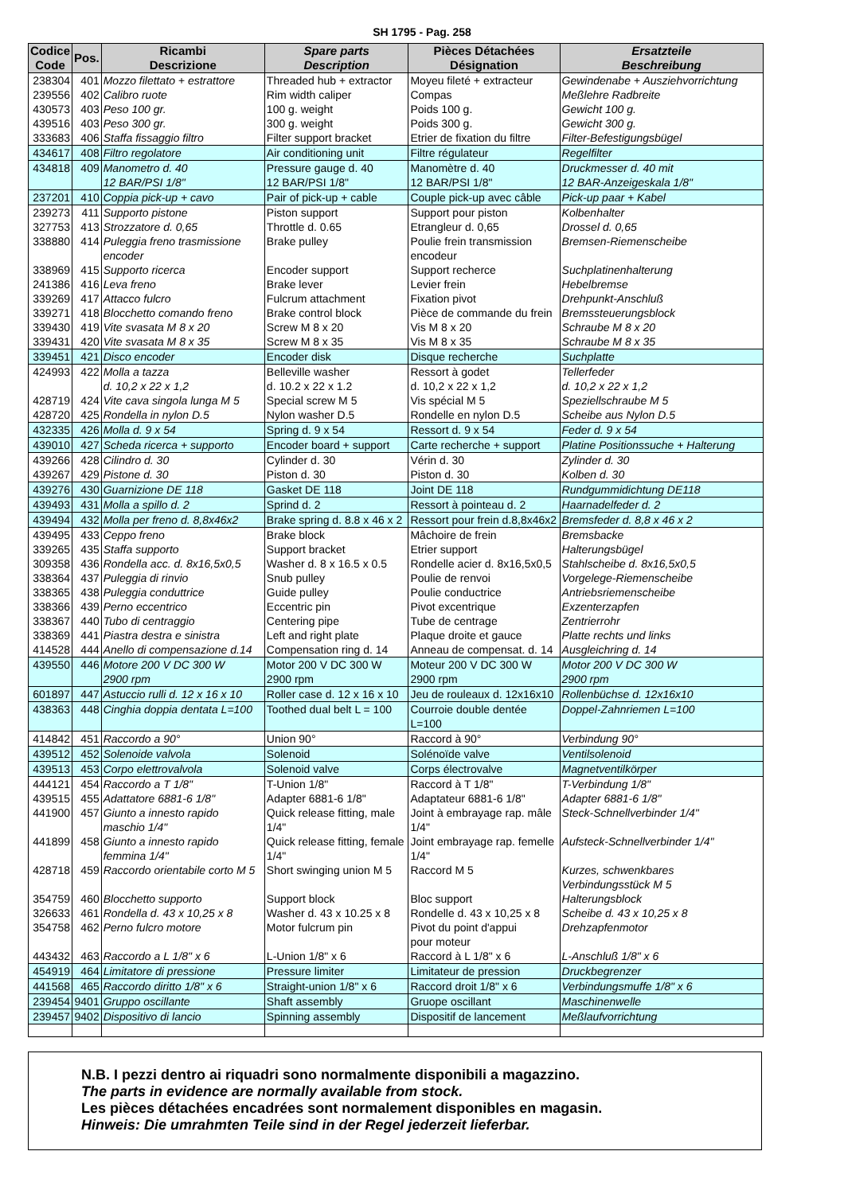SH 1795 - Pag. 258
| Codice Code | Pos. | Ricambi Descrizione | Spare parts Description | Pièces Détachées Désignation | Ersatzteile Beschreibung |
| --- | --- | --- | --- | --- | --- |
| 238304 | 401 | Mozzo filettato + estrattore | Threaded hub + extractor | Moyeu fileté + extracteur | Gewindenabe + Ausziehvorrichtung |
| 239556 | 402 | Calibro ruote | Rim width caliper | Compas | Meßlehre Radbreite |
| 430573 | 403 | Peso 100 gr. | 100 g. weight | Poids 100 g. | Gewicht 100 g. |
| 439516 | 403 | Peso 300 gr. | 300 g. weight | Poids 300 g. | Gewicht 300 g. |
| 333683 | 406 | Staffa fissaggio filtro | Filter support bracket | Etrier de fixation du filtre | Filter-Befestigungsbügel |
| 434617 | 408 | Filtro regolatore | Air conditioning unit | Filtre régulateur | Regelfilter |
| 434818 | 409 | Manometro d. 40 12 BAR/PSI 1/8" | Pressure gauge d. 40 12 BAR/PSI 1/8" | Manomètre d. 40 12 BAR/PSI 1/8" | Druckmesser d. 40 mit 12 BAR-Anzeigeskala 1/8" |
| 237201 | 410 | Coppia pick-up + cavo | Pair of pick-up + cable | Couple pick-up avec câble | Pick-up paar + Kabel |
| 239273 | 411 | Supporto pistone | Piston support | Support pour piston | Kolbenhalter |
| 327753 | 413 | Strozzatore d. 0,65 | Throttle d. 0.65 | Etrangleur d. 0,65 | Drossel d. 0,65 |
| 338880 | 414 | Puleggia freno trasmissione encoder | Brake pulley | Poulie frein transmission encodeur | Bremsen-Riemenscheibe |
| 338969 | 415 | Supporto ricerca | Encoder support | Support recherce | Suchplatinenhalterung |
| 241386 | 416 | Leva freno | Brake lever | Levier frein | Hebelbremse |
| 339269 | 417 | Attacco fulcro | Fulcrum attachment | Fixation pivot | Drehpunkt-Anschluß |
| 339271 | 418 | Blocchetto comando freno | Brake control block | Pièce de commande du frein | Bremssteuerungsblock |
| 339430 | 419 | Vite svasata M 8 x 20 | Screw M 8 x 20 | Vis M 8 x 20 | Schraube M 8 x 20 |
| 339431 | 420 | Vite svasata M 8 x 35 | Screw M 8 x 35 | Vis M 8 x 35 | Schraube M 8 x 35 |
| 339451 | 421 | Disco encoder | Encoder disk | Disque recherche | Suchplatte |
| 424993 | 422 | Molla a tazza d. 10,2 x 22 x 1,2 | Belleville washer d. 10.2 x 22 x 1.2 | Ressort à godet d. 10,2 x 22 x 1,2 | Tellerfeder d. 10,2 x 22 x 1,2 |
| 428719 | 424 | Vite cava singola lunga M 5 | Special screw M 5 | Vis spécial M 5 | Speziellschraube M 5 |
| 428720 | 425 | Rondella in nylon D.5 | Nylon washer D.5 | Rondelle en nylon D.5 | Scheibe aus Nylon D.5 |
| 432335 | 426 | Molla d. 9 x 54 | Spring d. 9 x 54 | Ressort d. 9 x 54 | Feder d. 9 x 54 |
| 439010 | 427 | Scheda ricerca + supporto | Encoder board + support | Carte recherche + support | Platine Positionssuche + Halterung |
| 439266 | 428 | Cilindro d. 30 | Cylinder d. 30 | Vérin d. 30 | Zylinder d. 30 |
| 439267 | 429 | Pistone d. 30 | Piston d. 30 | Piston d. 30 | Kolben d. 30 |
| 439276 | 430 | Guarnizione DE 118 | Gasket DE 118 | Joint DE 118 | Rundgummidichtung DE118 |
| 439493 | 431 | Molla a spillo d. 2 | Sprind d. 2 | Ressort à pointeau d. 2 | Haarnadelfeder d. 2 |
| 439494 | 432 | Molla per freno d. 8,8x46x2 | Brake spring d. 8.8 x 46 x 2 | Ressort pour frein d.8,8x46x2 | Bremsfeder d. 8,8 x 46 x 2 |
| 439495 | 433 | Ceppo freno | Brake block | Mâchoire de frein | Bremsbacke |
| 339265 | 435 | Staffa supporto | Support bracket | Etrier support | Halterungsbügel |
| 309358 | 436 | Rondella acc. d. 8x16,5x0,5 | Washer d. 8 x 16.5 x 0.5 | Rondelle acier d. 8x16,5x0,5 | Stahlscheibe d. 8x16,5x0,5 |
| 338364 | 437 | Puleggia di rinvio | Snub pulley | Poulie de renvoi | Vorgelege-Riemenscheibe |
| 338365 | 438 | Puleggia conduttrice | Guide pulley | Poulie conductrice | Antriebsriemenscheibe |
| 338366 | 439 | Perno eccentrico | Eccentric pin | Pivot excentrique | Exzenterzapfen |
| 338367 | 440 | Tubo di centraggio | Centering pipe | Tube de centrage | Zentrierrohr |
| 338369 | 441 | Piastra destra e sinistra | Left and right plate | Plaque droite et gauce | Platte rechts und links |
| 414528 | 444 | Anello di compensazione d.14 | Compensation ring d. 14 | Anneau de compensat. d. 14 | Ausgleichring d. 14 |
| 439550 | 446 | Motore 200 V DC 300 W 2900 rpm | Motor 200 V DC 300 W 2900 rpm | Moteur 200 V DC 300 W 2900 rpm | Motor 200 V DC 300 W 2900 rpm |
| 601897 | 447 | Astuccio rulli d. 12 x 16 x 10 | Roller case d. 12 x 16 x 10 | Jeu de rouleaux d. 12x16x10 | Rollenbüchse d. 12x16x10 |
| 438363 | 448 | Cinghia doppia dentata L=100 | Toothed dual belt L = 100 | Courroie double dentée L=100 | Doppel-Zahnriemen L=100 |
| 414842 | 451 | Raccordo a 90° | Union 90° | Raccord à 90° | Verbindung 90° |
| 439512 | 452 | Solenoide valvola | Solenoid | Solénoïde valve | Ventilsolenoid |
| 439513 | 453 | Corpo elettrovalvola | Solenoid valve | Corps électrovalve | Magnetventilkörper |
| 444121 | 454 | Raccordo a T 1/8" | T-Union 1/8" | Raccord à T 1/8" | T-Verbindung 1/8" |
| 439515 | 455 | Adattatore 6881-6 1/8" | Adapter 6881-6 1/8" | Adaptateur 6881-6 1/8" | Adapter 6881-6 1/8" |
| 441900 | 457 | Giunto a innesto rapido maschio 1/4" | Quick release fitting, male 1/4" | Joint à embrayage rap. mâle 1/4" | Steck-Schnellverbinder 1/4" |
| 441899 | 458 | Giunto a innesto rapido femmina 1/4" | Quick release fitting, female 1/4" | Joint embrayage rap. femelle 1/4" | Aufsteck-Schnellverbinder 1/4" |
| 428718 | 459 | Raccordo orientabile corto M 5 | Short swinging union M 5 | Raccord M 5 | Kurzes, schwenkbares Verbindungsstück M 5 |
| 354759 | 460 | Blocchetto supporto | Support block | Bloc support | Halterungsblock |
| 326633 | 461 | Rondella d. 43 x 10,25 x 8 | Washer d. 43 x 10.25 x 8 | Rondelle d. 43 x 10,25 x 8 | Scheibe d. 43 x 10,25 x 8 |
| 354758 | 462 | Perno fulcro motore | Motor fulcrum pin | Pivot du point d'appui pour moteur | Drehzapfenmotor |
| 443432 | 463 | Raccordo a L 1/8" x 6 | L-Union 1/8" x 6 | Raccord à L 1/8" x 6 | L-Anschluß 1/8" x 6 |
| 454919 | 464 | Limitatore di pressione | Pressure limiter | Limitateur de pression | Druckbegrenzer |
| 441568 | 465 | Raccordo diritto 1/8" x 6 | Straight-union 1/8" x 6 | Raccord droit 1/8" x 6 | Verbindungsmuffe 1/8" x 6 |
| 239454 | 9401 | Gruppo oscillante | Shaft assembly | Gruope oscillant | Maschinenwelle |
| 239457 | 9402 | Dispositivo di lancio | Spinning assembly | Dispositif de lancement | Meßlaufvorrichtung |
N.B. I pezzi dentro ai riquadri sono normalmente disponibili a magazzino.
The parts in evidence are normally available from stock.
Les pièces détachées encadrées sont normalement disponibles en magasin.
Hinweis: Die umrahmten Teile sind in der Regel jederzeit lieferbar.